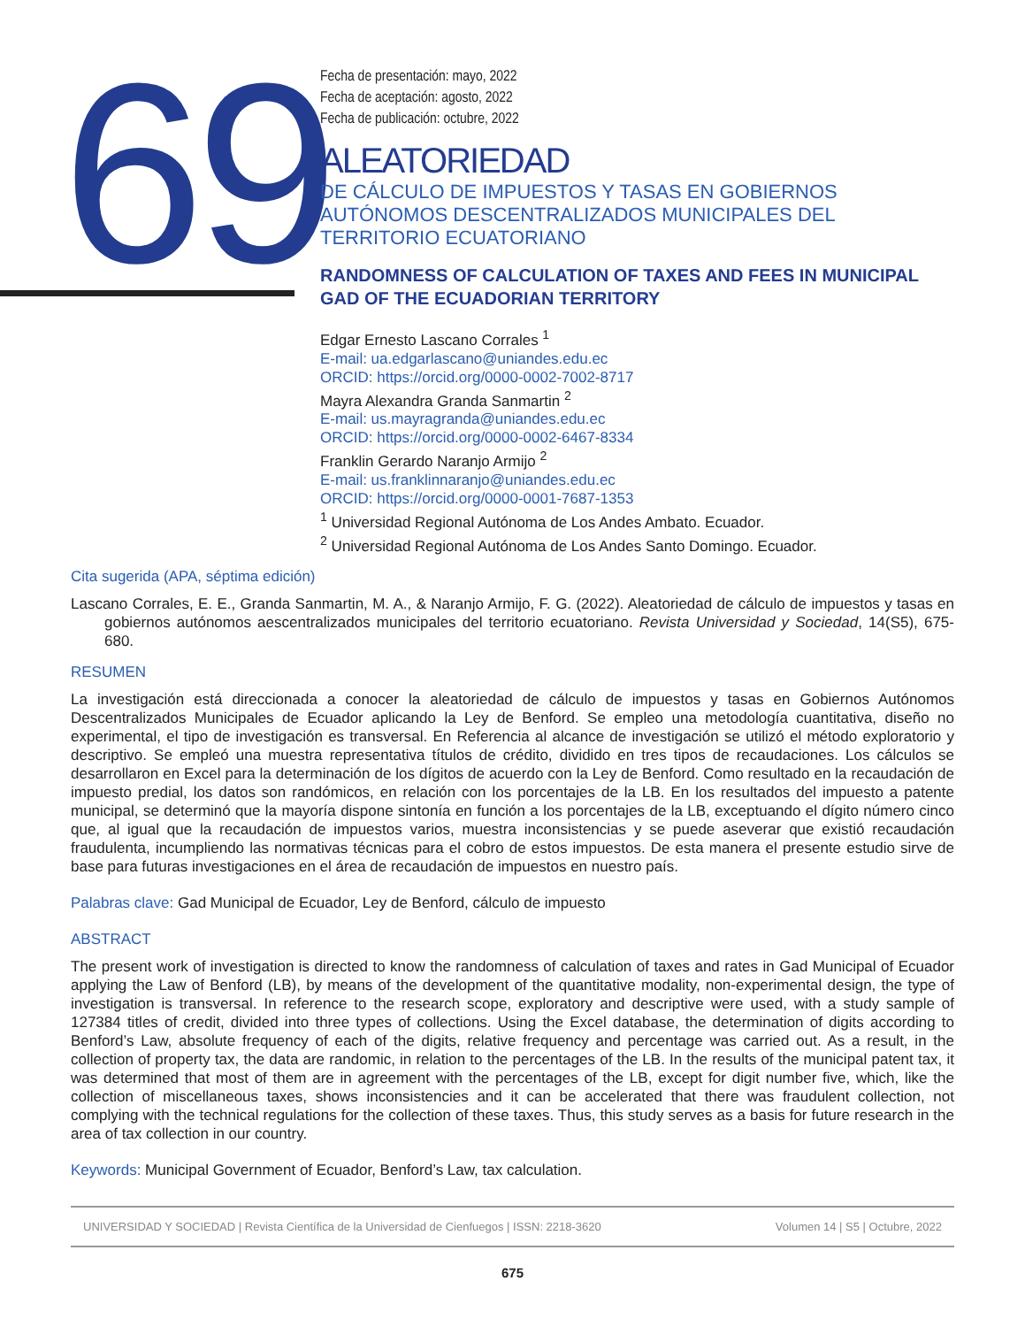69
Fecha de presentación: mayo, 2022
Fecha de aceptación: agosto, 2022
Fecha de publicación: octubre, 2022
ALEATORIEDAD
DE CÁLCULO DE IMPUESTOS Y TASAS EN GOBIERNOS AUTÓNOMOS DESCENTRALIZADOS MUNICIPALES DEL TERRITORIO ECUATORIANO
RANDOMNESS OF CALCULATION OF TAXES AND FEES IN MUNICIPAL GAD OF THE ECUADORIAN TERRITORY
Edgar Ernesto Lascano Corrales <sup>1</sup>
E-mail: ua.edgarlascano@uniandes.edu.ec
ORCID: https://orcid.org/0000-0002-7002-8717
Mayra Alexandra Granda Sanmartin <sup>2</sup>
E-mail: us.mayragranda@uniandes.edu.ec
ORCID: https://orcid.org/0000-0002-6467-8334
Franklin Gerardo Naranjo Armijo <sup>2</sup>
E-mail: us.franklinnaranjo@uniandes.edu.ec
ORCID: https://orcid.org/0000-0001-7687-1353
<sup>1</sup> Universidad Regional Autónoma de Los Andes Ambato. Ecuador.
<sup>2</sup> Universidad Regional Autónoma de Los Andes Santo Domingo. Ecuador.
Cita sugerida (APA, séptima edición)
Lascano Corrales, E. E., Granda Sanmartin, M. A., & Naranjo Armijo, F. G. (2022). Aleatoriedad de cálculo de impuestos y tasas en gobiernos autónomos aescentralizados municipales del territorio ecuatoriano. Revista Universidad y Sociedad, 14(S5), 675-680.
RESUMEN
La investigación está direccionada a conocer la aleatoriedad de cálculo de impuestos y tasas en Gobiernos Autónomos Descentralizados Municipales de Ecuador aplicando la Ley de Benford. Se empleo una metodología cuantitativa, diseño no experimental, el tipo de investigación es transversal. En Referencia al alcance de investigación se utilizó el método exploratorio y descriptivo. Se empleó una muestra representativa títulos de crédito, dividido en tres tipos de recaudaciones. Los cálculos se desarrollaron en Excel para la determinación de los dígitos de acuerdo con la Ley de Benford. Como resultado en la recaudación de impuesto predial, los datos son randómicos, en relación con los porcentajes de la LB. En los resultados del impuesto a patente municipal, se determinó que la mayoría dispone sintonía en función a los porcentajes de la LB, exceptuando el dígito número cinco que, al igual que la recaudación de impuestos varios, muestra inconsistencias y se puede aseverar que existió recaudación fraudulenta, incumpliendo las normativas técnicas para el cobro de estos impuestos. De esta manera el presente estudio sirve de base para futuras investigaciones en el área de recaudación de impuestos en nuestro país.
Palabras clave: Gad Municipal de Ecuador, Ley de Benford, cálculo de impuesto
ABSTRACT
The present work of investigation is directed to know the randomness of calculation of taxes and rates in Gad Municipal of Ecuador applying the Law of Benford (LB), by means of the development of the quantitative modality, non-experimental design, the type of investigation is transversal. In reference to the research scope, exploratory and descriptive were used, with a study sample of 127384 titles of credit, divided into three types of collections. Using the Excel database, the determination of digits according to Benford’s Law, absolute frequency of each of the digits, relative frequency and percentage was carried out. As a result, in the collection of property tax, the data are randomic, in relation to the percentages of the LB. In the results of the municipal patent tax, it was determined that most of them are in agreement with the percentages of the LB, except for digit number five, which, like the collection of miscellaneous taxes, shows inconsistencies and it can be accelerated that there was fraudulent collection, not complying with the technical regulations for the collection of these taxes. Thus, this study serves as a basis for future research in the area of tax collection in our country.
Keywords: Municipal Government of Ecuador, Benford’s Law, tax calculation.
UNIVERSIDAD Y SOCIEDAD | Revista Científica de la Universidad de Cienfuegos | ISSN: 2218-3620 Volumen 14 | S5 | Octubre, 2022
675